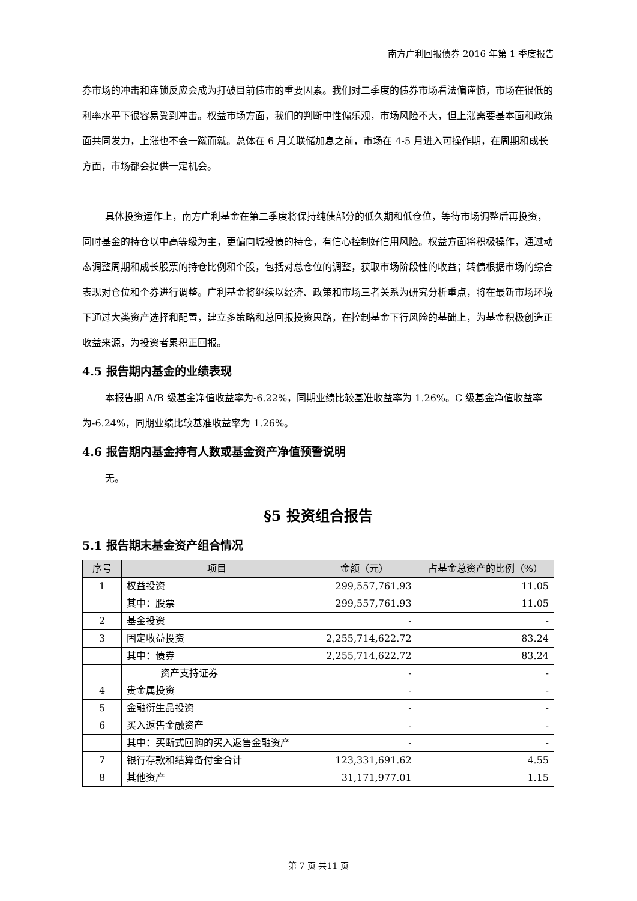南方广利回报债券 2016 年第 1 季度报告
券市场的冲击和连锁反应会成为打破目前债市的重要因素。我们对二季度的债券市场看法偏谨慎，市场在很低的利率水平下很容易受到冲击。权益市场方面，我们的判断中性偏乐观，市场风险不大，但上涨需要基本面和政策面共同发力，上涨也不会一蹴而就。总体在 6 月美联储加息之前，市场在 4-5 月进入可操作期，在周期和成长方面，市场都会提供一定机会。
具体投资运作上，南方广利基金在第二季度将保持纯债部分的低久期和低仓位，等待市场调整后再投资，同时基金的持仓以中高等级为主，更偏向城投债的持仓，有信心控制好信用风险。权益方面将积极操作，通过动态调整周期和成长股票的持仓比例和个股，包括对总仓位的调整，获取市场阶段性的收益；转债根据市场的综合表现对仓位和个券进行调整。广利基金将继续以经济、政策和市场三者关系为研究分析重点，将在最新市场环境下通过大类资产选择和配置，建立多策略和总回报投资思路，在控制基金下行风险的基础上，为基金积极创造正收益来源，为投资者累积正回报。
4.5 报告期内基金的业绩表现
本报告期 A/B 级基金净值收益率为-6.22%，同期业绩比较基准收益率为 1.26%。C 级基金净值收益率为-6.24%，同期业绩比较基准收益率为 1.26%。
4.6 报告期内基金持有人数或基金资产净值预警说明
无。
§5 投资组合报告
5.1 报告期末基金资产组合情况
| 序号 | 项目 | 金额（元） | 占基金总资产的比例（%） |
| --- | --- | --- | --- |
| 1 | 权益投资 | 299,557,761.93 | 11.05 |
| | 其中：股票 | 299,557,761.93 | 11.05 |
| 2 | 基金投资 | - | - |
| 3 | 固定收益投资 | 2,255,714,622.72 | 83.24 |
| | 其中：债券 | 2,255,714,622.72 | 83.24 |
| | 资产支持证券 | - | - |
| 4 | 贵金属投资 | - | - |
| 5 | 金融衍生品投资 | - | - |
| 6 | 买入返售金融资产 | - | - |
| | 其中：买断式回购的买入返售金融资产 | - | - |
| 7 | 银行存款和结算备付金合计 | 123,331,691.62 | 4.55 |
| 8 | 其他资产 | 31,171,977.01 | 1.15 |
第 7 页 共11 页